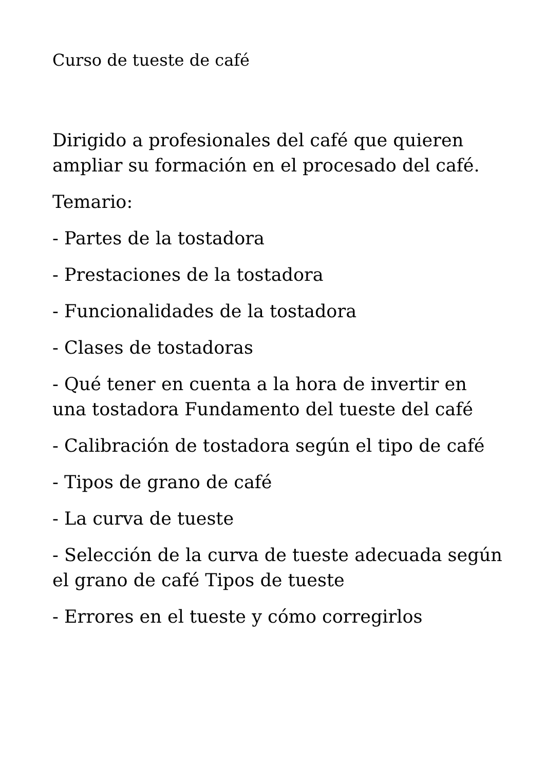Curso de tueste de café
Dirigido a profesionales del café que quieren ampliar su formación en el procesado del café.
Temario:
- Partes de la tostadora
- Prestaciones de la tostadora
- Funcionalidades de la tostadora
- Clases de tostadoras
- Qué tener en cuenta a la hora de invertir en una tostadora Fundamento del tueste del café
- Calibración de tostadora según el tipo de café
- Tipos de grano de café
- La curva de tueste
- Selección de la curva de tueste adecuada según el grano de café Tipos de tueste
- Errores en el tueste y cómo corregirlos